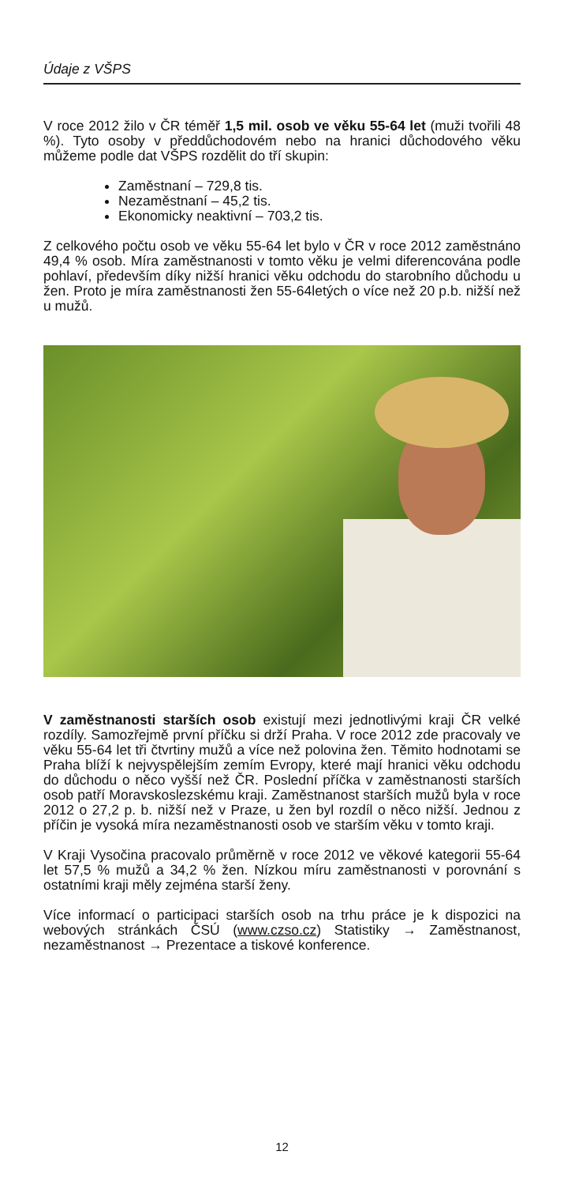Údaje z VŠPS
V roce 2012 žilo v ČR téměř 1,5 mil. osob ve věku 55-64 let (muži tvořili 48 %). Tyto osoby v předdůchodovém nebo na hranici důchodového věku můžeme podle dat VŠPS rozdělit do tří skupin:
Zaměstnaní – 729,8 tis.
Nezaměstnaní – 45,2 tis.
Ekonomicky neaktivní – 703,2 tis.
Z celkového počtu osob ve věku 55-64 let bylo v ČR v roce 2012 zaměstnáno 49,4 % osob. Míra zaměstnanosti v tomto věku je velmi diferencována podle pohlaví, především díky nižší hranici věku odchodu do starobního důchodu u žen. Proto je míra zaměstnanosti žen 55-64letých o více než 20 p.b. nižší než u mužů.
V zaměstnanosti starších osob existují mezi jednotlivými kraji ČR velké rozdíly. Samozřejmě první příčku si drží Praha. V roce 2012 zde pracovaly ve věku 55-64 let tři čtvrtiny mužů a více než polovina žen. Těmito hodnotami se Praha blíží k nejvyspělejším zemím Evropy, které mají hranici věku odchodu do důchodu o něco vyšší než ČR. Poslední příčka v zaměstnanosti starších osob patří Moravskoslezskému kraji. Zaměstnanost starších mužů byla v roce 2012 o 27,2 p. b. nižší než v Praze, u žen byl rozdíl o něco nižší. Jednou z příčin je vysoká míra nezaměstnanosti osob ve starším věku v tomto kraji.
V Kraji Vysočina pracovalo průměrně v roce 2012 ve věkové kategorii 55-64 let 57,5 % mužů a 34,2 % žen. Nízkou míru zaměstnanosti v porovnání s ostatními kraji měly zejména starší ženy.
Více informací o participaci starších osob na trhu práce je k dispozici na webových stránkách ČSÚ (www.czso.cz) Statistiky → Zaměstnanost, nezaměstnanost → Prezentace a tiskové konference.
12